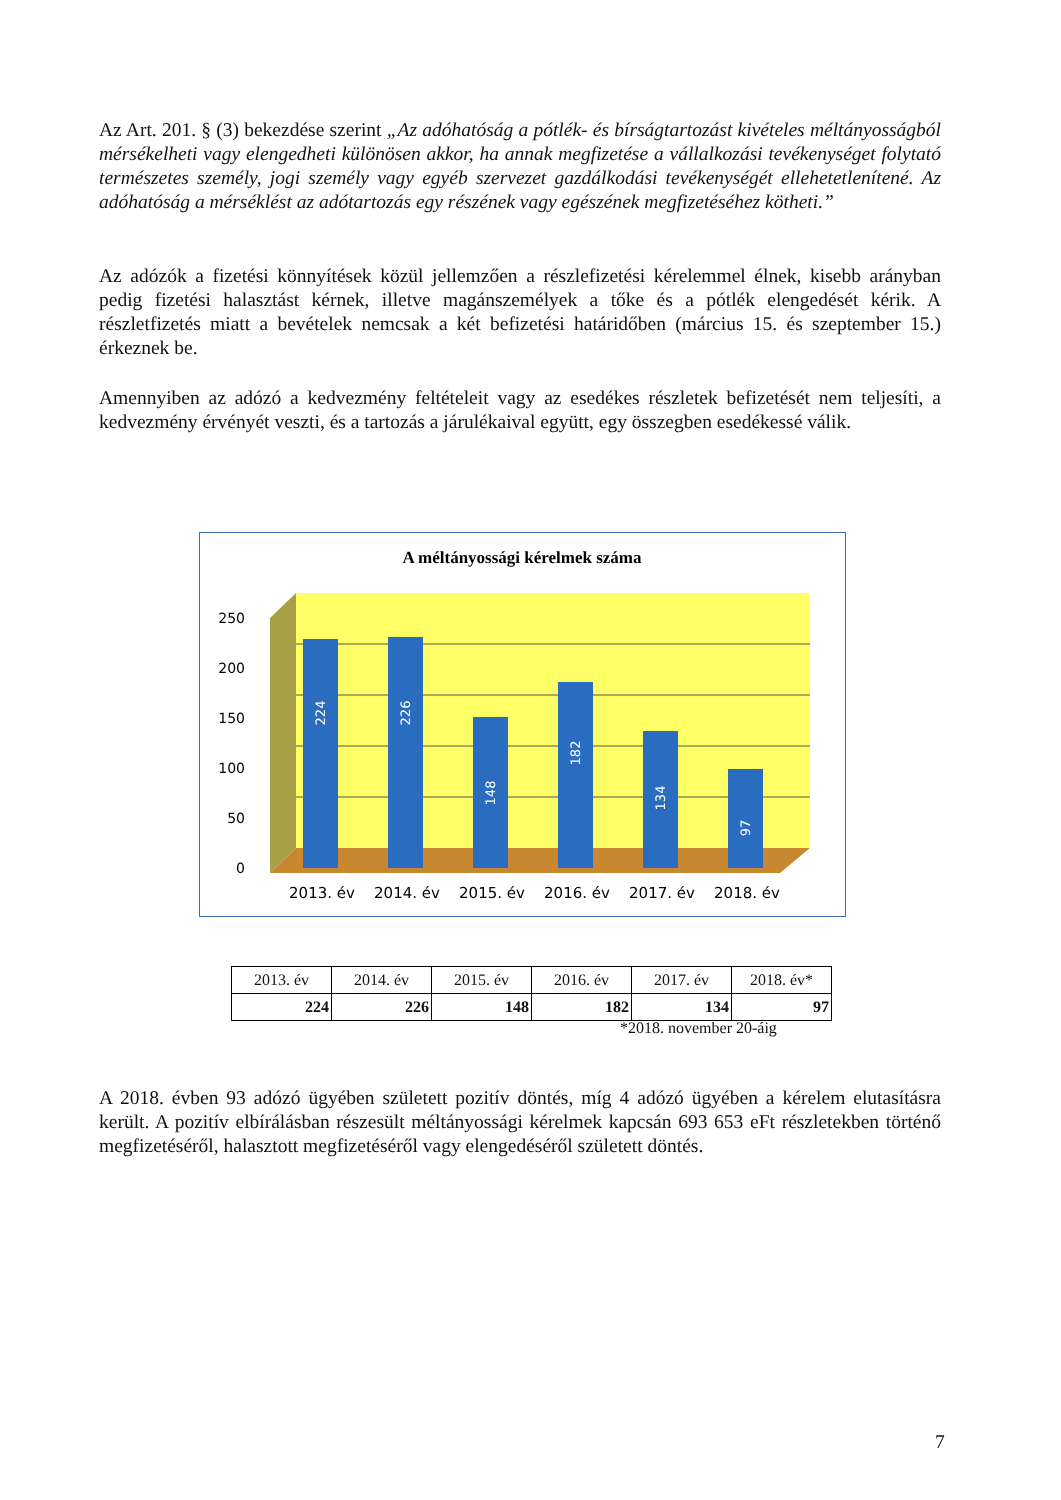Az Art. 201. § (3) bekezdése szerint „Az adóhatóság a pótlék- és bírságtartozást kivételes méltányosságból mérsékelheti vagy elengedheti különösen akkor, ha annak megfizetése a vállalkozási tevékenységet folytató természetes személy, jogi személy vagy egyéb szervezet gazdálkodási tevékenységét ellehetetlenítené. Az adóhatóság a mérséklést az adótartozás egy részének vagy egészének megfizetéséhez kötheti.”
Az adózók a fizetési könnyítések közül jellemzően a részlefizetési kérelemmel élnek, kisebb arányban pedig fizetési halasztást kérnek, illetve magánszemélyek a tőke és a pótlék elengedését kérik. A részletfizetés miatt a bevételek nemcsak a két befizetési határidőben (március 15. és szeptember 15.) érkeznek be.
Amennyiben az adózó a kedvezmény feltételeit vagy az esedékes részletek befizetését nem teljesíti, a kedvezmény érvényét veszti, és a tartozás a járulékaival együtt, egy összegben esedékessé válik.
A méltányossági kérelmek száma
250
200
150
100
50
0
224
226
148
182
134
97
2013. év
2014. év
2015. év
2016. év
2017. év
2018. év
| 2013. év | 2014. év | 2015. év | 2016. év | 2017. év | 2018. év* |
| 224 | 226 | 148 | 182 | 134 | 97 |
*2018. november 20-áig
A 2018. évben 93 adózó ügyében született pozitív döntés, míg 4 adózó ügyében a kérelem elutasításra került. A pozitív elbírálásban részesült méltányossági kérelmek kapcsán 693 653 eFt részletekben történő megfizetéséről, halasztott megfizetéséről vagy elengedéséről született döntés.
7